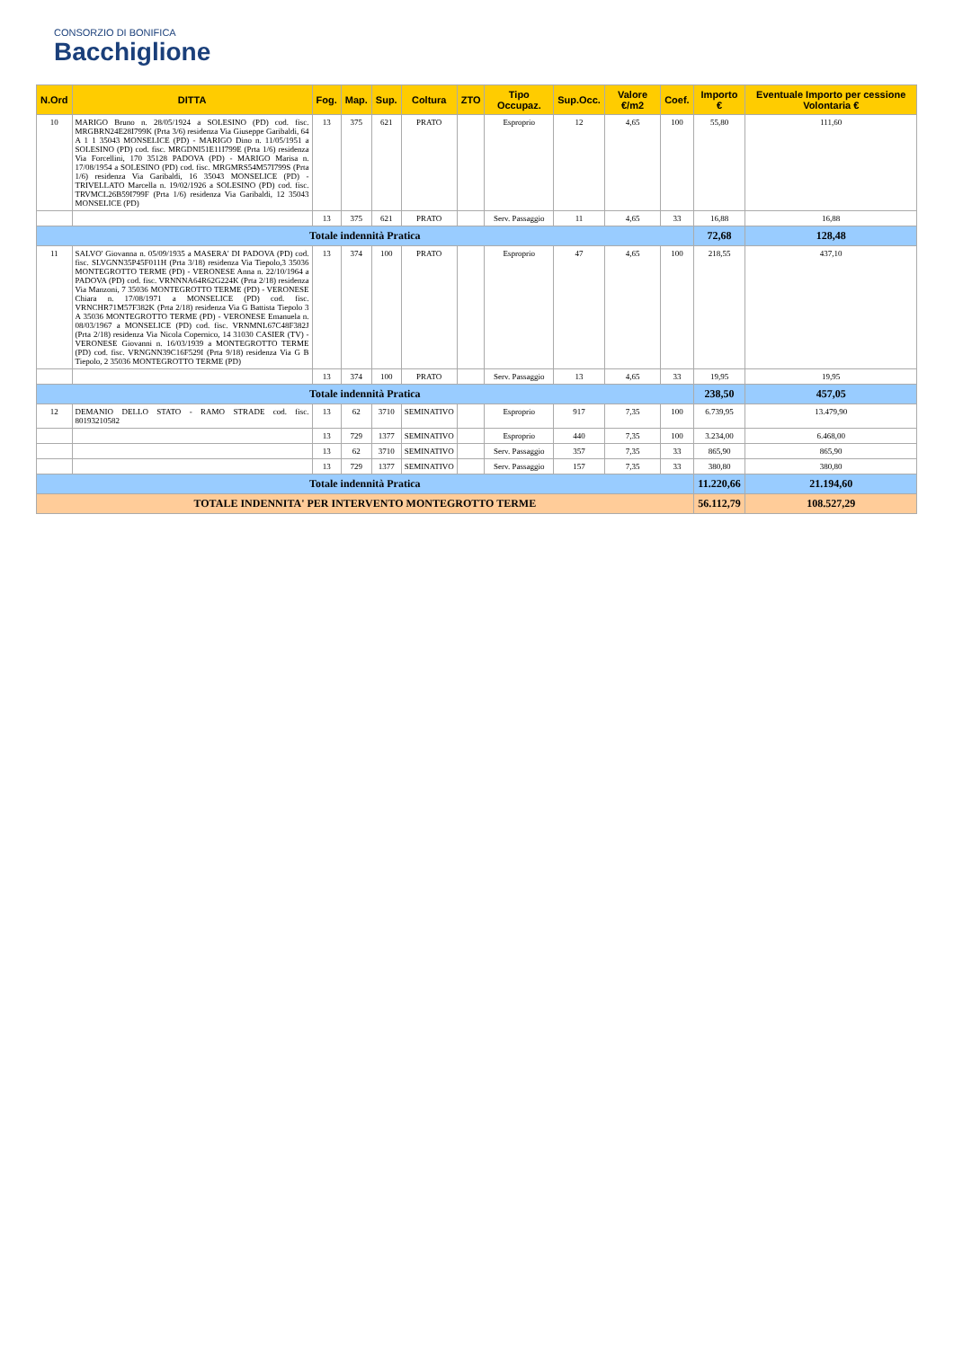CONSORZIO DI BONIFICA
Bacchiglione
| N.Ord | DITTA | Fog. | Map. | Sup. | Coltura | ZTO | Tipo Occupaz. | Sup.Occ. | Valore €/m2 | Coef. | Importo € | Eventuale Importo per cessione Volontaria € |
| --- | --- | --- | --- | --- | --- | --- | --- | --- | --- | --- | --- | --- |
| 10 | MARIGO Bruno n. 28/05/1924 a SOLESINO (PD) cod. fisc. MRGBRN24E28I799K (Prta 3/6) residenza Via Giuseppe Garibaldi, 64 A 1 1 35043 MONSELICE (PD) - MARIGO Dino n. 11/05/1951 a SOLESINO (PD) cod. fisc. MRGDNI51E11I799E (Prta 1/6) residenza Via Forcellini, 170 35128 PADOVA (PD) - MARIGO Marisa n. 17/08/1954 a SOLESINO (PD) cod. fisc. MRGMRS54M57I799S (Prta 1/6) residenza Via Garibaldi, 16 35043 MONSELICE (PD) - TRIVELLATO Marcella n. 19/02/1926 a SOLESINO (PD) cod. fisc. TRVMCL26B59I799F (Prta 1/6) residenza Via Garibaldi, 12 35043 MONSELICE (PD) | 13 | 375 | 621 | PRATO | | Esproprio | 12 | 4,65 | 100 | 55,80 | 111,60 |
| | | 13 | 375 | 621 | PRATO | | Serv. Passaggio | 11 | 4,65 | 33 | 16,88 | 16,88 |
| Totale indennità Pratica | | | | | | | | | | | 72,68 | 128,48 |
| 11 | SALVO' Giovanna n. 05/09/1935 a MASERA' DI PADOVA (PD) cod. fisc. SLVGNN35P45F011H (Prta 3/18) residenza Via Tiepolo,3 35036 MONTEGROTTO TERME (PD) - VERONESE Anna n. 22/10/1964 a PADOVA (PD) cod. fisc. VRNNNA64R62G224K (Prta 2/18) residenza Via Manzoni, 7 35036 MONTEGROTTO TERME (PD) - VERONESE Chiara n. 17/08/1971 a MONSELICE (PD) cod. fisc. VRNCHR71M57F382K (Prta 2/18) residenza Via G Battista Tiepolo 3 A 35036 MONTEGROTTO TERME (PD) - VERONESE Emanuela n. 08/03/1967 a MONSELICE (PD) cod. fisc. VRNMNL67C48F382J (Prta 2/18) residenza Via Nicola Copernico, 14 31030 CASIER (TV) - VERONESE Giovanni n. 16/03/1939 a MONTEGROTTO TERME (PD) cod. fisc. VRNGNN39C16F529I (Prta 9/18) residenza Via G B Tiepolo, 2 35036 MONTEGROTTO TERME (PD) | 13 | 374 | 100 | PRATO | | Esproprio | 47 | 4,65 | 100 | 218,55 | 437,10 |
| | | 13 | 374 | 100 | PRATO | | Serv. Passaggio | 13 | 4,65 | 33 | 19,95 | 19,95 |
| Totale indennità Pratica | | | | | | | | | | | 238,50 | 457,05 |
| 12 | DEMANIO DELLO STATO - RAMO STRADE cod. fisc. 80193210582 | 13 | 62 | 3710 | SEMINATIVO | | Esproprio | 917 | 7,35 | 100 | 6.739,95 | 13.479,90 |
| | | 13 | 729 | 1377 | SEMINATIVO | | Esproprio | 440 | 7,35 | 100 | 3.234,00 | 6.468,00 |
| | | 13 | 62 | 3710 | SEMINATIVO | | Serv. Passaggio | 357 | 7,35 | 33 | 865,90 | 865,90 |
| | | 13 | 729 | 1377 | SEMINATIVO | | Serv. Passaggio | 157 | 7,35 | 33 | 380,80 | 380,80 |
| Totale indennità Pratica | | | | | | | | | | | 11.220,66 | 21.194,60 |
| TOTALE INDENNITA' PER INTERVENTO MONTEGROTTO TERME | | | | | | | | | | | 56.112,79 | 108.527,29 |